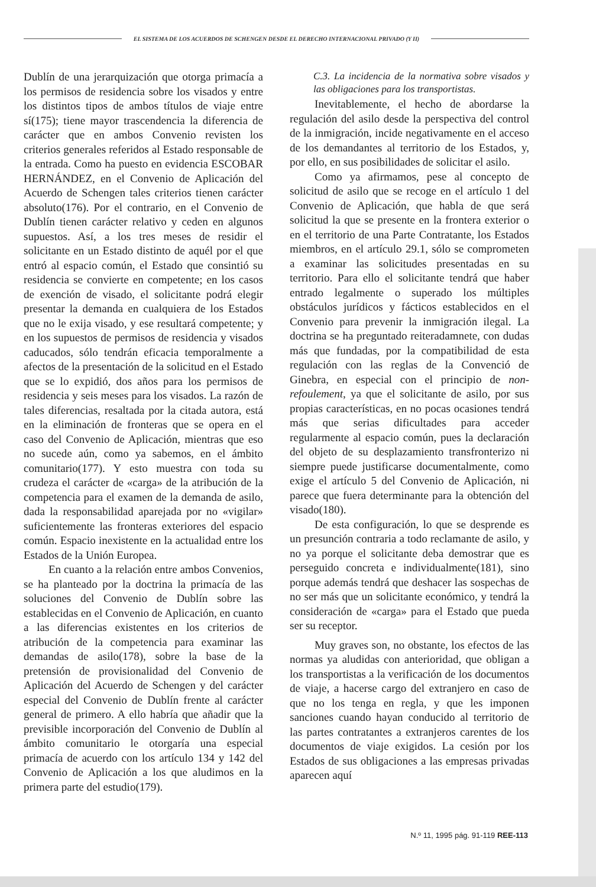EL SISTEMA DE LOS ACUERDOS DE SCHENGEN DESDE EL DERECHO INTERNACIONAL PRIVADO (Y II)
Dublín de una jerarquización que otorga primacía a los permisos de residencia sobre los visados y entre los distintos tipos de ambos títulos de viaje entre sí(175); tiene mayor trascendencia la diferencia de carácter que en ambos Convenio revisten los criterios generales referidos al Estado responsable de la entrada. Como ha puesto en evidencia ESCOBAR HERNÁNDEZ, en el Convenio de Aplicación del Acuerdo de Schengen tales criterios tienen carácter absoluto(176). Por el contrario, en el Convenio de Dublín tienen carácter relativo y ceden en algunos supuestos. Así, a los tres meses de residir el solicitante en un Estado distinto de aquél por el que entró al espacio común, el Estado que consintió su residencia se convierte en competente; en los casos de exención de visado, el solicitante podrá elegir presentar la demanda en cualquiera de los Estados que no le exija visado, y ese resultará competente; y en los supuestos de permisos de residencia y visados caducados, sólo tendrán eficacia temporalmente a afectos de la presentación de la solicitud en el Estado que se lo expidió, dos años para los permisos de residencia y seis meses para los visados. La razón de tales diferencias, resaltada por la citada autora, está en la eliminación de fronteras que se opera en el caso del Convenio de Aplicación, mientras que eso no sucede aún, como ya sabemos, en el ámbito comunitario(177). Y esto muestra con toda su crudeza el carácter de «carga» de la atribución de la competencia para el examen de la demanda de asilo, dada la responsabilidad aparejada por no «vigilar» suficientemente las fronteras exteriores del espacio común. Espacio inexistente en la actualidad entre los Estados de la Unión Europea.
En cuanto a la relación entre ambos Convenios, se ha planteado por la doctrina la primacía de las soluciones del Convenio de Dublín sobre las establecidas en el Convenio de Aplicación, en cuanto a las diferencias existentes en los criterios de atribución de la competencia para examinar las demandas de asilo(178), sobre la base de la pretensión de provisionalidad del Convenio de Aplicación del Acuerdo de Schengen y del carácter especial del Convenio de Dublín frente al carácter general de primero. A ello habría que añadir que la previsible incorporación del Convenio de Dublín al ámbito comunitario le otorgaría una especial primacía de acuerdo con los artículo 134 y 142 del Convenio de Aplicación a los que aludimos en la primera parte del estudio(179).
C.3. La incidencia de la normativa sobre visados y las obligaciones para los transportistas.
Inevitablemente, el hecho de abordarse la regulación del asilo desde la perspectiva del control de la inmigración, incide negativamente en el acceso de los demandantes al territorio de los Estados, y, por ello, en sus posibilidades de solicitar el asilo.
Como ya afirmamos, pese al concepto de solicitud de asilo que se recoge en el artículo 1 del Convenio de Aplicación, que habla de que será solicitud la que se presente en la frontera exterior o en el territorio de una Parte Contratante, los Estados miembros, en el artículo 29.1, sólo se comprometen a examinar las solicitudes presentadas en su territorio. Para ello el solicitante tendrá que haber entrado legalmente o superado los múltiples obstáculos jurídicos y fácticos establecidos en el Convenio para prevenir la inmigración ilegal. La doctrina se ha preguntado reiteradamnete, con dudas más que fundadas, por la compatibilidad de esta regulación con las reglas de la Convenció de Ginebra, en especial con el principio de non-refoulement, ya que el solicitante de asilo, por sus propias características, en no pocas ocasiones tendrá más que serias dificultades para acceder regularmente al espacio común, pues la declaración del objeto de su desplazamiento transfronterizo ni siempre puede justificarse documentalmente, como exige el artículo 5 del Convenio de Aplicación, ni parece que fuera determinante para la obtención del visado(180).
De esta configuración, lo que se desprende es un presunción contraria a todo reclamante de asilo, y no ya porque el solicitante deba demostrar que es perseguido concreta e individualmente(181), sino porque además tendrá que deshacer las sospechas de no ser más que un solicitante económico, y tendrá la consideración de «carga» para el Estado que pueda ser su receptor.
Muy graves son, no obstante, los efectos de las normas ya aludidas con anterioridad, que obligan a los transportistas a la verificación de los documentos de viaje, a hacerse cargo del extranjero en caso de que no los tenga en regla, y que les imponen sanciones cuando hayan conducido al territorio de las partes contratantes a extranjeros carentes de los documentos de viaje exigidos. La cesión por los Estados de sus obligaciones a las empresas privadas aparecen aquí
N.º 11, 1995 pág. 91-119 REE-113